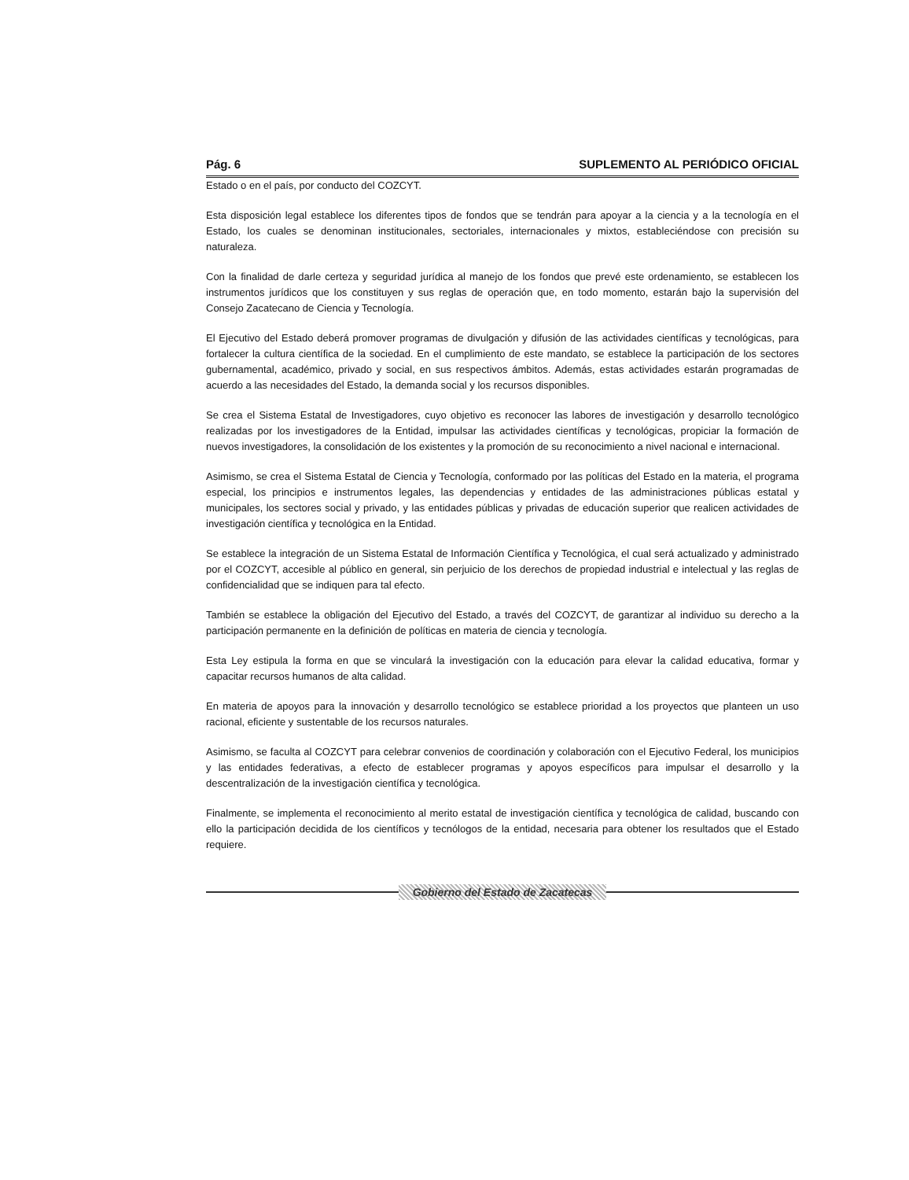Pág. 6 SUPLEMENTO AL PERIÓDICO OFICIAL
Estado o en el país, por conducto del COZCYT.
Esta disposición legal establece los diferentes tipos de fondos que se tendrán para apoyar a la ciencia y a la tecnología en el Estado, los cuales se denominan institucionales, sectoriales, internacionales y mixtos, estableciéndose con precisión su naturaleza.
Con la finalidad de darle certeza y seguridad jurídica al manejo de los fondos que prevé este ordenamiento, se establecen los instrumentos jurídicos que los constituyen y sus reglas de operación que, en todo momento, estarán bajo la supervisión del Consejo Zacatecano de Ciencia y Tecnología.
El Ejecutivo del Estado deberá promover programas de divulgación y difusión de las actividades científicas y tecnológicas, para fortalecer la cultura científica de la sociedad. En el cumplimiento de este mandato, se establece la participación de los sectores gubernamental, académico, privado y social, en sus respectivos ámbitos. Además, estas actividades estarán programadas de acuerdo a las necesidades del Estado, la demanda social y los recursos disponibles.
Se crea el Sistema Estatal de Investigadores, cuyo objetivo es reconocer las labores de investigación y desarrollo tecnológico realizadas por los investigadores de la Entidad, impulsar las actividades científicas y tecnológicas, propiciar la formación de nuevos investigadores, la consolidación de los existentes y la promoción de su reconocimiento a nivel nacional e internacional.
Asimismo, se crea el Sistema Estatal de Ciencia y Tecnología, conformado por las políticas del Estado en la materia, el programa especial, los principios e instrumentos legales, las dependencias y entidades de las administraciones públicas estatal y municipales, los sectores social y privado, y las entidades públicas y privadas de educación superior que realicen actividades de investigación científica y tecnológica en la Entidad.
Se establece la integración de un Sistema Estatal de Información Científica y Tecnológica, el cual será actualizado y administrado por el COZCYT, accesible al público en general, sin perjuicio de los derechos de propiedad industrial e intelectual y las reglas de confidencialidad que se indiquen para tal efecto.
También se establece la obligación del Ejecutivo del Estado, a través del COZCYT, de garantizar al individuo su derecho a la participación permanente en la definición de políticas en materia de ciencia y tecnología.
Esta Ley estipula la forma en que se vinculará la investigación con la educación para elevar la calidad educativa, formar y capacitar recursos humanos de alta calidad.
En materia de apoyos para la innovación y desarrollo tecnológico se establece prioridad a los proyectos que planteen un uso racional, eficiente y sustentable de los recursos naturales.
Asimismo, se faculta al COZCYT para celebrar convenios de coordinación y colaboración con el Ejecutivo Federal, los municipios y las entidades federativas, a efecto de establecer programas y apoyos específicos para impulsar el desarrollo y la descentralización de la investigación científica y tecnológica.
Finalmente, se implementa el reconocimiento al merito estatal de investigación científica y tecnológica de calidad, buscando con ello la participación decidida de los científicos y tecnólogos de la entidad, necesaria para obtener los resultados que el Estado requiere.
Gobierno del Estado de Zacatecas